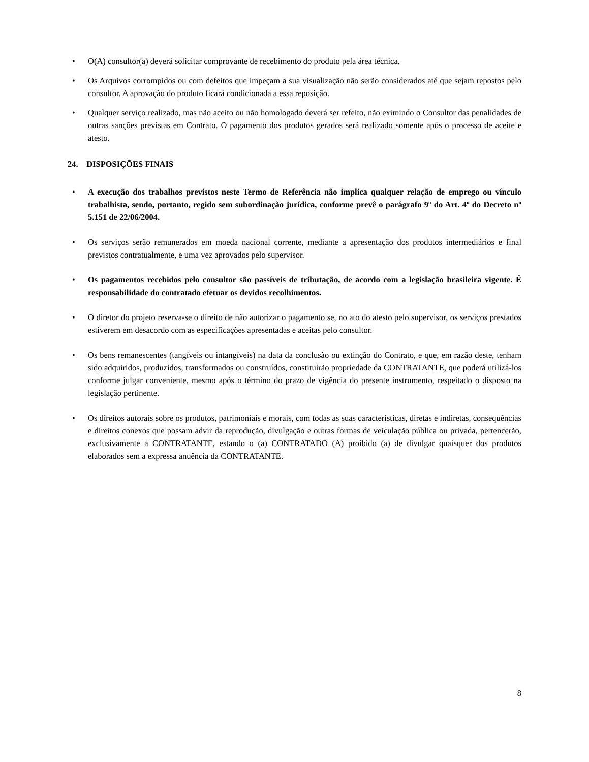• O(A) consultor(a) deverá solicitar comprovante de recebimento do produto pela área técnica.
• Os Arquivos corrompidos ou com defeitos que impeçam a sua visualização não serão considerados até que sejam repostos pelo consultor. A aprovação do produto ficará condicionada a essa reposição.
• Qualquer serviço realizado, mas não aceito ou não homologado deverá ser refeito, não eximindo o Consultor das penalidades de outras sanções previstas em Contrato. O pagamento dos produtos gerados será realizado somente após o processo de aceite e atesto.
24. DISPOSIÇÕES FINAIS
• A execução dos trabalhos previstos neste Termo de Referência não implica qualquer relação de emprego ou vínculo trabalhista, sendo, portanto, regido sem subordinação jurídica, conforme prevê o parágrafo 9º do Art. 4º do Decreto nº 5.151 de 22/06/2004.
• Os serviços serão remunerados em moeda nacional corrente, mediante a apresentação dos produtos intermediários e final previstos contratualmente, e uma vez aprovados pelo supervisor.
• Os pagamentos recebidos pelo consultor são passíveis de tributação, de acordo com a legislação brasileira vigente. É responsabilidade do contratado efetuar os devidos recolhimentos.
• O diretor do projeto reserva-se o direito de não autorizar o pagamento se, no ato do atesto pelo supervisor, os serviços prestados estiverem em desacordo com as especificações apresentadas e aceitas pelo consultor.
• Os bens remanescentes (tangíveis ou intangíveis) na data da conclusão ou extinção do Contrato, e que, em razão deste, tenham sido adquiridos, produzidos, transformados ou construídos, constituirão propriedade da CONTRATANTE, que poderá utilizá-los conforme julgar conveniente, mesmo após o término do prazo de vigência do presente instrumento, respeitado o disposto na legislação pertinente.
• Os direitos autorais sobre os produtos, patrimoniais e morais, com todas as suas características, diretas e indiretas, consequências e direitos conexos que possam advir da reprodução, divulgação e outras formas de veiculação pública ou privada, pertencerão, exclusivamente a CONTRATANTE, estando o (a) CONTRATADO (A) proibido (a) de divulgar quaisquer dos produtos elaborados sem a expressa anuência da CONTRATANTE.
8